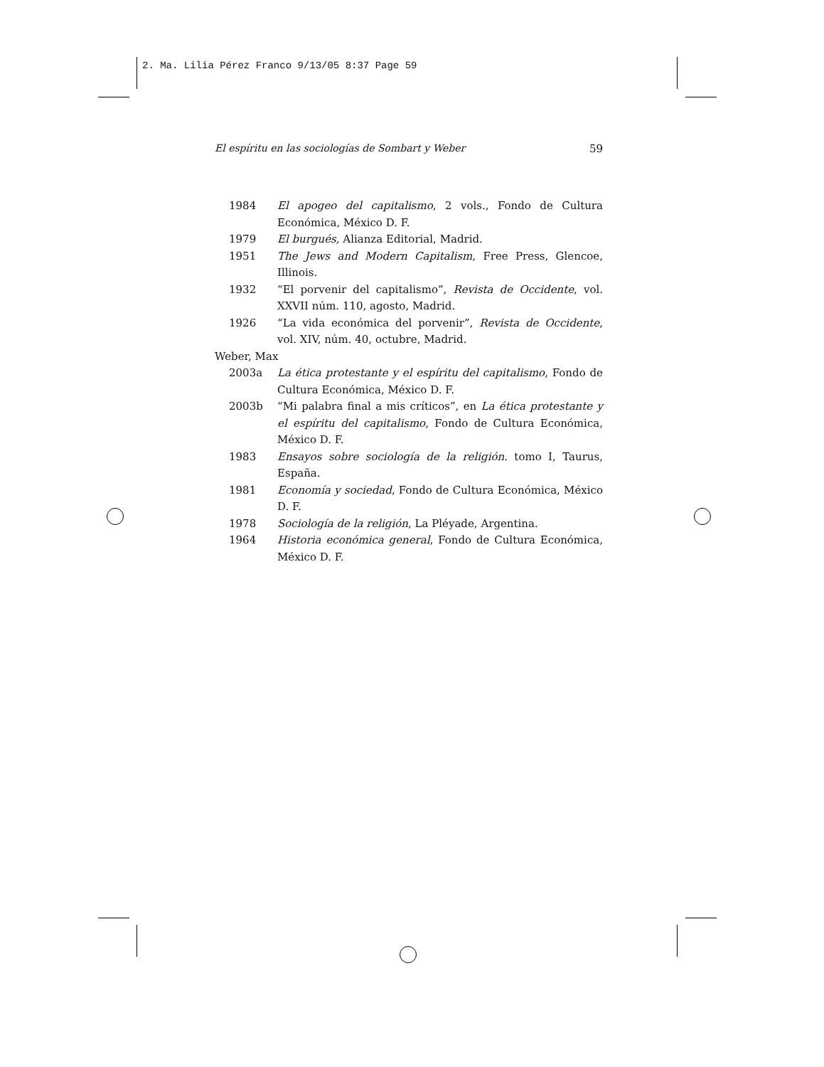2. Ma. Lilia Pérez Franco 9/13/05 8:37 Page 59
El espíritu en las sociologías de Sombart y Weber 59
1984 El apogeo del capitalismo, 2 vols., Fondo de Cultura Económica, México D. F.
1979 El burgués, Alianza Editorial, Madrid.
1951 The Jews and Modern Capitalism, Free Press, Glencoe, Illinois.
1932 “El porvenir del capitalismo”, Revista de Occidente, vol. XXVII núm. 110, agosto, Madrid.
1926 “La vida económica del porvenir”, Revista de Occidente, vol. XIV, núm. 40, octubre, Madrid.
Weber, Max
2003a La ética protestante y el espíritu del capitalismo, Fondo de Cultura Económica, México D. F.
2003b “Mi palabra final a mis críticos”, en La ética protestante y el espíritu del capitalismo, Fondo de Cultura Económica, México D. F.
1983 Ensayos sobre sociología de la religión. tomo I, Taurus, España.
1981 Economía y sociedad, Fondo de Cultura Económica, México D. F.
1978 Sociología de la religión, La Pléyade, Argentina.
1964 Historia económica general, Fondo de Cultura Económica, México D. F.